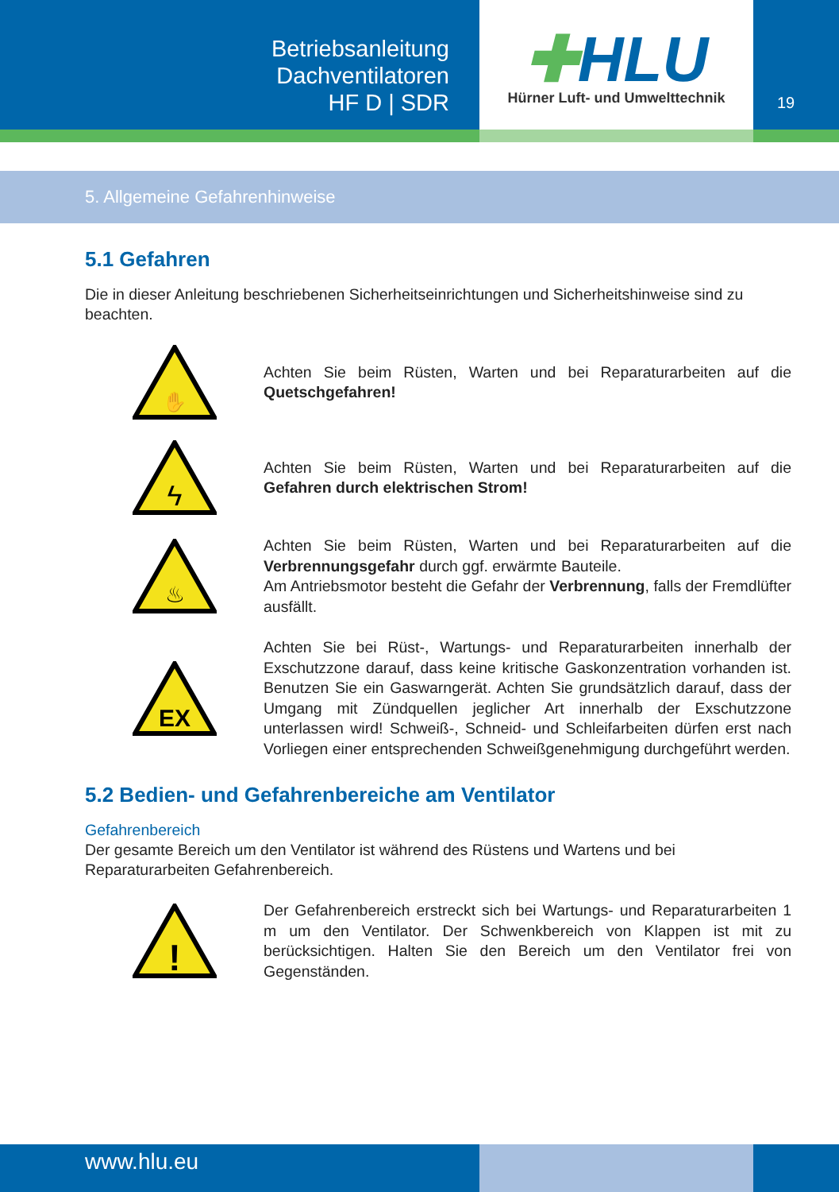Betriebsanleitung
Dachventilatoren
HF D | SDR
✚HLU
Hürner Luft- und Umwelttechnik
19
5. Allgemeine Gefahrenhinweise
5.1 Gefahren
Die in dieser Anleitung beschriebenen Sicherheitseinrichtungen und Sicherheitshinweise sind zu beachten.
✋
Achten Sie beim Rüsten, Warten und bei Reparaturarbeiten auf die Quetschgefahren!
ϟ
Achten Sie beim Rüsten, Warten und bei Reparaturarbeiten auf die Gefahren durch elektrischen Strom!
♨
Achten Sie beim Rüsten, Warten und bei Reparaturarbeiten auf die Verbrennungsgefahr durch ggf. erwärmte Bauteile.
Am Antriebsmotor besteht die Gefahr der Verbrennung, falls der Fremdlüfter ausfällt.
EX
Achten Sie bei Rüst-, Wartungs- und Reparaturarbeiten innerhalb der Exschutzzone darauf, dass keine kritische Gaskonzentration vorhanden ist. Benutzen Sie ein Gaswarngerät. Achten Sie grundsätzlich darauf, dass der Umgang mit Zündquellen jeglicher Art innerhalb der Exschutzzone unterlassen wird! Schweiß-, Schneid- und Schleifarbeiten dürfen erst nach Vorliegen einer entsprechenden Schweißgenehmigung durchgeführt werden.
5.2 Bedien- und Gefahrenbereiche am Ventilator
Gefahrenbereich
Der gesamte Bereich um den Ventilator ist während des Rüstens und Wartens und bei Reparaturarbeiten Gefahrenbereich.
!
Der Gefahrenbereich erstreckt sich bei Wartungs- und Reparaturarbeiten 1 m um den Ventilator. Der Schwenkbereich von Klappen ist mit zu berücksichtigen. Halten Sie den Bereich um den Ventilator frei von Gegenständen.
www.hlu.eu